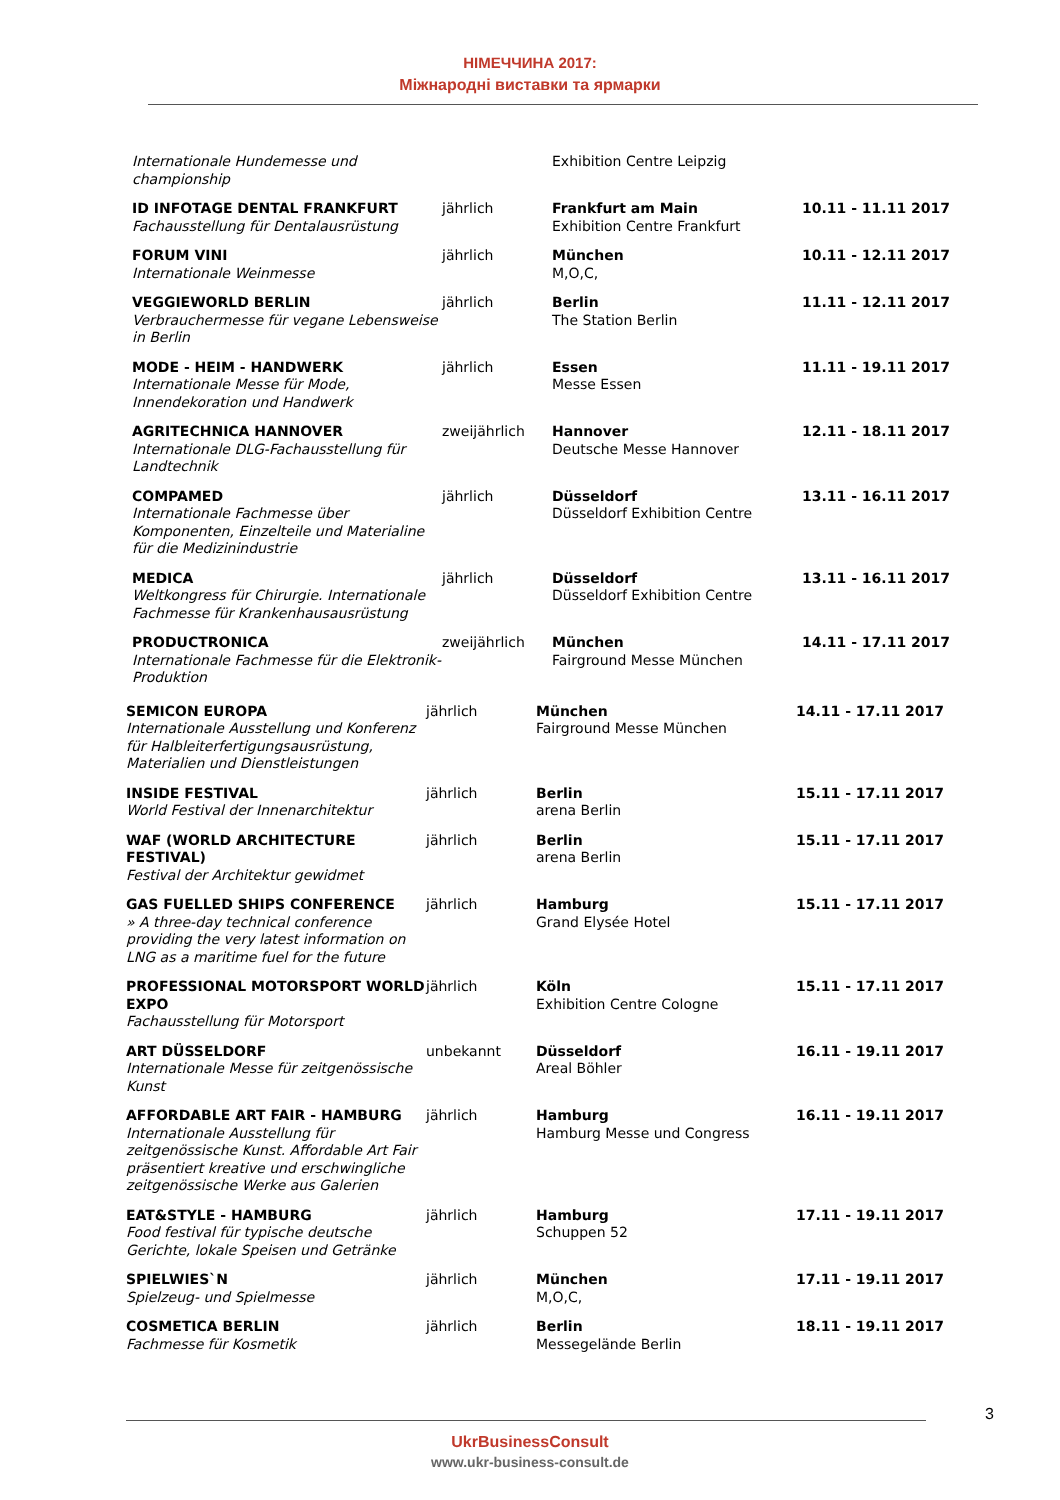НІМЕЧЧИНА 2017:
Міжнародні виставки та ярмарки
| Internationale Hundemesse und championship | | Exhibition Centre Leipzig | |
| ID INFOTAGE DENTAL FRANKFURT Fachausstellung für Dentalausrüstung | jährlich | Frankfurt am Main Exhibition Centre Frankfurt | 10.11 - 11.11 2017 |
| FORUM VINI Internationale Weinmesse | jährlich | München M,O,C, | 10.11 - 12.11 2017 |
| VEGGIEWORLD BERLIN Verbrauchermesse für vegane Lebensweise in Berlin | jährlich | Berlin The Station Berlin | 11.11 - 12.11 2017 |
| MODE - HEIM - HANDWERK Internationale Messe für Mode, Innendekoration und Handwerk | jährlich | Essen Messe Essen | 11.11 - 19.11 2017 |
| AGRITECHNICA HANNOVER Internationale DLG-Fachausstellung für Landtechnik | zweijährlich | Hannover Deutsche Messe Hannover | 12.11 - 18.11 2017 |
| COMPAMED Internationale Fachmesse über Komponenten, Einzelteile und Materialine für die Medizinindustrie | jährlich | Düsseldorf Düsseldorf Exhibition Centre | 13.11 - 16.11 2017 |
| MEDICA Weltkongress für Chirurgie. Internationale Fachmesse für Krankenhausausrüstung | jährlich | Düsseldorf Düsseldorf Exhibition Centre | 13.11 - 16.11 2017 |
| PRODUCTRONICA Internationale Fachmesse für die Elektronik-Produktion | zweijährlich | München Fairground Messe München | 14.11 - 17.11 2017 |
| SEMICON EUROPA Internationale Ausstellung und Konferenz für Halbleiterfertigungsausrüstung, Materialien und Dienstleistungen | jährlich | München Fairground Messe München | 14.11 - 17.11 2017 |
| INSIDE FESTIVAL World Festival der Innenarchitektur | jährlich | Berlin arena Berlin | 15.11 - 17.11 2017 |
| WAF (WORLD ARCHITECTURE FESTIVAL) Festival der Architektur gewidmet | jährlich | Berlin arena Berlin | 15.11 - 17.11 2017 |
| GAS FUELLED SHIPS CONFERENCE » A three-day technical conference providing the very latest information on LNG as a maritime fuel for the future | jährlich | Hamburg Grand Elysée Hotel | 15.11 - 17.11 2017 |
| PROFESSIONAL MOTORSPORT WORLD EXPO Fachausstellung für Motorsport | jährlich | Köln Exhibition Centre Cologne | 15.11 - 17.11 2017 |
| ART DÜSSELDORF Internationale Messe für zeitgenössische Kunst | unbekannt | Düsseldorf Areal Böhler | 16.11 - 19.11 2017 |
| AFFORDABLE ART FAIR - HAMBURG Internationale Ausstellung für zeitgenössische Kunst. Affordable Art Fair präsentiert kreative und erschwingliche zeitgenössische Werke aus Galerien | jährlich | Hamburg Hamburg Messe und Congress | 16.11 - 19.11 2017 |
| EAT&STYLE - HAMBURG Food festival für typische deutsche Gerichte, lokale Speisen und Getränke | jährlich | Hamburg Schuppen 52 | 17.11 - 19.11 2017 |
| SPIELWIES`N Spielzeug- und Spielmesse | jährlich | München M,O,C, | 17.11 - 19.11 2017 |
| COSMETICA BERLIN Fachmesse für Kosmetik | jährlich | Berlin Messegelände Berlin | 18.11 - 19.11 2017 |
3
UkrBusinessConsult
www.ukr-business-consult.de